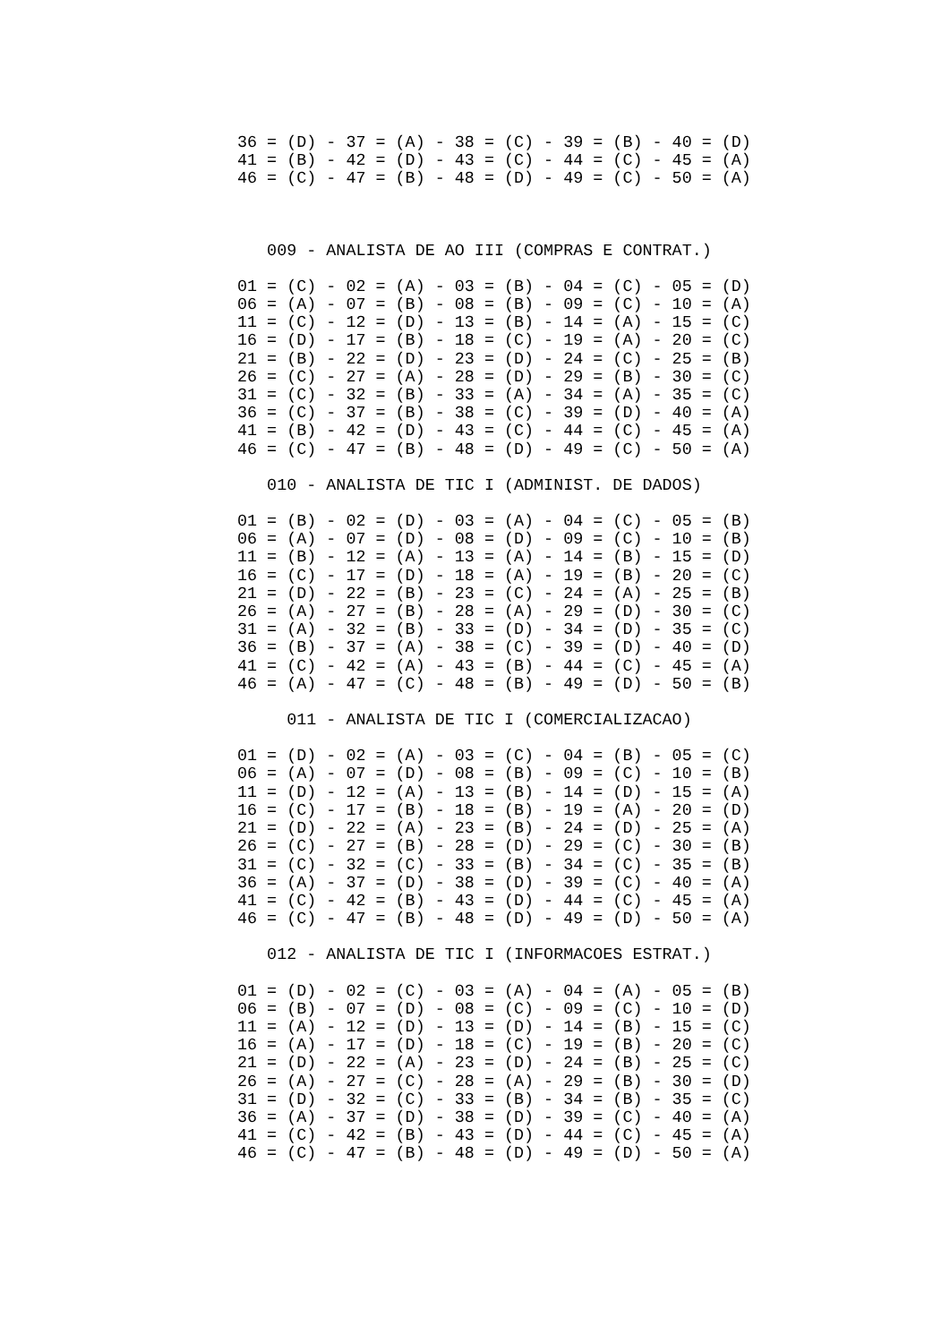36 = (D) - 37 = (A) - 38 = (C) - 39 = (B) - 40 = (D)
41 = (B) - 42 = (D) - 43 = (C) - 44 = (C) - 45 = (A)
46 = (C) - 47 = (B) - 48 = (D) - 49 = (C) - 50 = (A)
   009 - ANALISTA DE AO III (COMPRAS E CONTRAT.)
01 = (C) - 02 = (A) - 03 = (B) - 04 = (C) - 05 = (D)
06 = (A) - 07 = (B) - 08 = (B) - 09 = (C) - 10 = (A)
11 = (C) - 12 = (D) - 13 = (B) - 14 = (A) - 15 = (C)
16 = (D) - 17 = (B) - 18 = (C) - 19 = (A) - 20 = (C)
21 = (B) - 22 = (D) - 23 = (D) - 24 = (C) - 25 = (B)
26 = (C) - 27 = (A) - 28 = (D) - 29 = (B) - 30 = (C)
31 = (C) - 32 = (B) - 33 = (A) - 34 = (A) - 35 = (C)
36 = (C) - 37 = (B) - 38 = (C) - 39 = (D) - 40 = (A)
41 = (B) - 42 = (D) - 43 = (C) - 44 = (C) - 45 = (A)
46 = (C) - 47 = (B) - 48 = (D) - 49 = (C) - 50 = (A)
   010 - ANALISTA DE TIC I (ADMINIST. DE DADOS)
01 = (B) - 02 = (D) - 03 = (A) - 04 = (C) - 05 = (B)
06 = (A) - 07 = (D) - 08 = (D) - 09 = (C) - 10 = (B)
11 = (B) - 12 = (A) - 13 = (A) - 14 = (B) - 15 = (D)
16 = (C) - 17 = (D) - 18 = (A) - 19 = (B) - 20 = (C)
21 = (D) - 22 = (B) - 23 = (C) - 24 = (A) - 25 = (B)
26 = (A) - 27 = (B) - 28 = (A) - 29 = (D) - 30 = (C)
31 = (A) - 32 = (B) - 33 = (D) - 34 = (D) - 35 = (C)
36 = (B) - 37 = (A) - 38 = (C) - 39 = (D) - 40 = (D)
41 = (C) - 42 = (A) - 43 = (B) - 44 = (C) - 45 = (A)
46 = (A) - 47 = (C) - 48 = (B) - 49 = (D) - 50 = (B)
     011 - ANALISTA DE TIC I (COMERCIALIZACAO)
01 = (D) - 02 = (A) - 03 = (C) - 04 = (B) - 05 = (C)
06 = (A) - 07 = (D) - 08 = (B) - 09 = (C) - 10 = (B)
11 = (D) - 12 = (A) - 13 = (B) - 14 = (D) - 15 = (A)
16 = (C) - 17 = (B) - 18 = (B) - 19 = (A) - 20 = (D)
21 = (D) - 22 = (A) - 23 = (B) - 24 = (D) - 25 = (A)
26 = (C) - 27 = (B) - 28 = (D) - 29 = (C) - 30 = (B)
31 = (C) - 32 = (C) - 33 = (B) - 34 = (C) - 35 = (B)
36 = (A) - 37 = (D) - 38 = (D) - 39 = (C) - 40 = (A)
41 = (C) - 42 = (B) - 43 = (D) - 44 = (C) - 45 = (A)
46 = (C) - 47 = (B) - 48 = (D) - 49 = (D) - 50 = (A)
   012 - ANALISTA DE TIC I (INFORMACOES ESTRAT.)
01 = (D) - 02 = (C) - 03 = (A) - 04 = (A) - 05 = (B)
06 = (B) - 07 = (D) - 08 = (C) - 09 = (C) - 10 = (D)
11 = (A) - 12 = (D) - 13 = (D) - 14 = (B) - 15 = (C)
16 = (A) - 17 = (D) - 18 = (C) - 19 = (B) - 20 = (C)
21 = (D) - 22 = (A) - 23 = (D) - 24 = (B) - 25 = (C)
26 = (A) - 27 = (C) - 28 = (A) - 29 = (B) - 30 = (D)
31 = (D) - 32 = (C) - 33 = (B) - 34 = (B) - 35 = (C)
36 = (A) - 37 = (D) - 38 = (D) - 39 = (C) - 40 = (A)
41 = (C) - 42 = (B) - 43 = (D) - 44 = (C) - 45 = (A)
46 = (C) - 47 = (B) - 48 = (D) - 49 = (D) - 50 = (A)